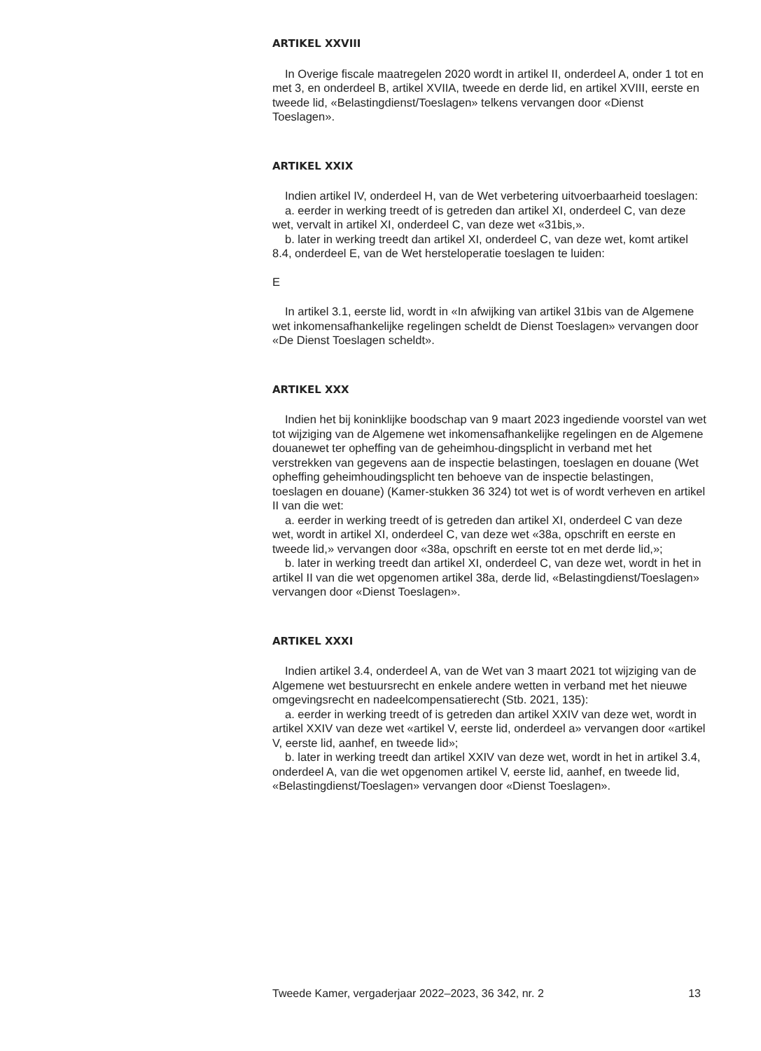ARTIKEL XXVIII
In Overige fiscale maatregelen 2020 wordt in artikel II, onderdeel A, onder 1 tot en met 3, en onderdeel B, artikel XVIIA, tweede en derde lid, en artikel XVIII, eerste en tweede lid, «Belastingdienst/Toeslagen» telkens vervangen door «Dienst Toeslagen».
ARTIKEL XXIX
Indien artikel IV, onderdeel H, van de Wet verbetering uitvoerbaarheid toeslagen:
a. eerder in werking treedt of is getreden dan artikel XI, onderdeel C, van deze wet, vervalt in artikel XI, onderdeel C, van deze wet «31bis,».
b. later in werking treedt dan artikel XI, onderdeel C, van deze wet, komt artikel 8.4, onderdeel E, van de Wet hersteloperatie toeslagen te luiden:
E
In artikel 3.1, eerste lid, wordt in «In afwijking van artikel 31bis van de Algemene wet inkomensafhankelijke regelingen scheldt de Dienst Toeslagen» vervangen door «De Dienst Toeslagen scheldt».
ARTIKEL XXX
Indien het bij koninklijke boodschap van 9 maart 2023 ingediende voorstel van wet tot wijziging van de Algemene wet inkomensafhankelijke regelingen en de Algemene douanewet ter opheffing van de geheimhou-dingsplicht in verband met het verstrekken van gegevens aan de inspectie belastingen, toeslagen en douane (Wet opheffing geheimhoudingsplicht ten behoeve van de inspectie belastingen, toeslagen en douane) (Kamer-stukken 36 324) tot wet is of wordt verheven en artikel II van die wet:
a. eerder in werking treedt of is getreden dan artikel XI, onderdeel C van deze wet, wordt in artikel XI, onderdeel C, van deze wet «38a, opschrift en eerste en tweede lid,» vervangen door «38a, opschrift en eerste tot en met derde lid,»;
b. later in werking treedt dan artikel XI, onderdeel C, van deze wet, wordt in het in artikel II van die wet opgenomen artikel 38a, derde lid, «Belastingdienst/Toeslagen» vervangen door «Dienst Toeslagen».
ARTIKEL XXXI
Indien artikel 3.4, onderdeel A, van de Wet van 3 maart 2021 tot wijziging van de Algemene wet bestuursrecht en enkele andere wetten in verband met het nieuwe omgevingsrecht en nadeelcompensatierecht (Stb. 2021, 135):
a. eerder in werking treedt of is getreden dan artikel XXIV van deze wet, wordt in artikel XXIV van deze wet «artikel V, eerste lid, onderdeel a» vervangen door «artikel V, eerste lid, aanhef, en tweede lid»;
b. later in werking treedt dan artikel XXIV van deze wet, wordt in het in artikel 3.4, onderdeel A, van die wet opgenomen artikel V, eerste lid, aanhef, en tweede lid, «Belastingdienst/Toeslagen» vervangen door «Dienst Toeslagen».
Tweede Kamer, vergaderjaar 2022–2023, 36 342, nr. 2 13